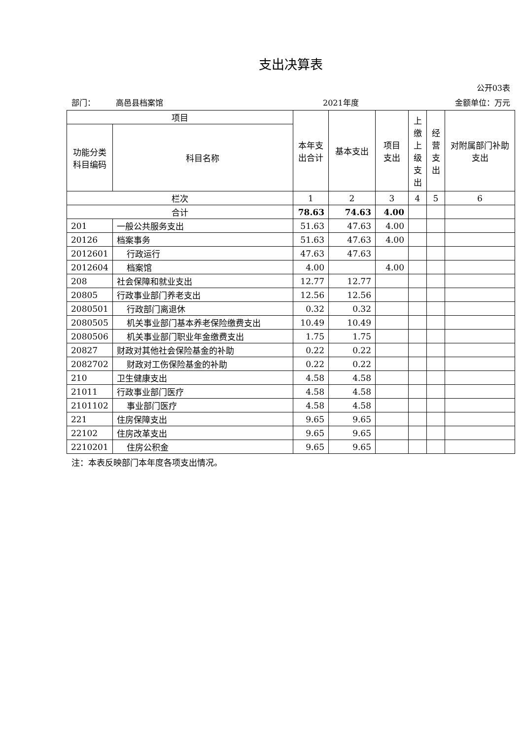支出决算表
公开03表
部门： 高邑县档案馆 2021年度 金额单位：万元
| 项目 | | 本年支出合计 | 基本支出 | 项目支出 | 上缴上级支出 | 经营支出 | 对附属部门补助支出 |
| --- | --- | --- | --- | --- | --- | --- | --- |
| 功能分类科目编码 | 科目名称 | | | | | | |
| 栏次 | | 1 | 2 | 3 | 4 | 5 | 6 |
| 合计 | | 78.63 | 74.63 | 4.00 | | | |
| 201 | 一般公共服务支出 | 51.63 | 47.63 | 4.00 | | | |
| 20126 | 档案事务 | 51.63 | 47.63 | 4.00 | | | |
| 2012601 | 行政运行 | 47.63 | 47.63 | | | | |
| 2012604 | 档案馆 | 4.00 | | 4.00 | | | |
| 208 | 社会保障和就业支出 | 12.77 | 12.77 | | | | |
| 20805 | 行政事业部门养老支出 | 12.56 | 12.56 | | | | |
| 2080501 | 行政部门离退休 | 0.32 | 0.32 | | | | |
| 2080505 | 机关事业部门基本养老保险缴费支出 | 10.49 | 10.49 | | | | |
| 2080506 | 机关事业部门职业年金缴费支出 | 1.75 | 1.75 | | | | |
| 20827 | 财政对其他社会保险基金的补助 | 0.22 | 0.22 | | | | |
| 2082702 | 财政对工伤保险基金的补助 | 0.22 | 0.22 | | | | |
| 210 | 卫生健康支出 | 4.58 | 4.58 | | | | |
| 21011 | 行政事业部门医疗 | 4.58 | 4.58 | | | | |
| 2101102 | 事业部门医疗 | 4.58 | 4.58 | | | | |
| 221 | 住房保障支出 | 9.65 | 9.65 | | | | |
| 22102 | 住房改革支出 | 9.65 | 9.65 | | | | |
| 2210201 | 住房公积金 | 9.65 | 9.65 | | | | |
注：本表反映部门本年度各项支出情况。